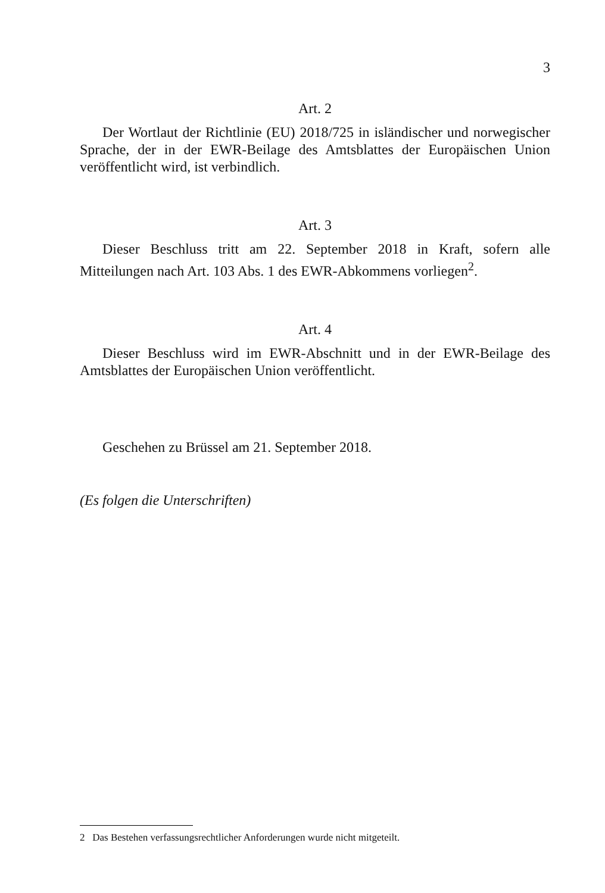3
Art. 2
Der Wortlaut der Richtlinie (EU) 2018/725 in isländischer und norwegischer Sprache, der in der EWR-Beilage des Amtsblattes der Europäischen Union veröffentlicht wird, ist verbindlich.
Art. 3
Dieser Beschluss tritt am 22. September 2018 in Kraft, sofern alle Mitteilungen nach Art. 103 Abs. 1 des EWR-Abkommens vorliegen<sup>2</sup>.
Art. 4
Dieser Beschluss wird im EWR-Abschnitt und in der EWR-Beilage des Amtsblattes der Europäischen Union veröffentlicht.
Geschehen zu Brüssel am 21. September 2018.
(Es folgen die Unterschriften)
2 Das Bestehen verfassungsrechtlicher Anforderungen wurde nicht mitgeteilt.